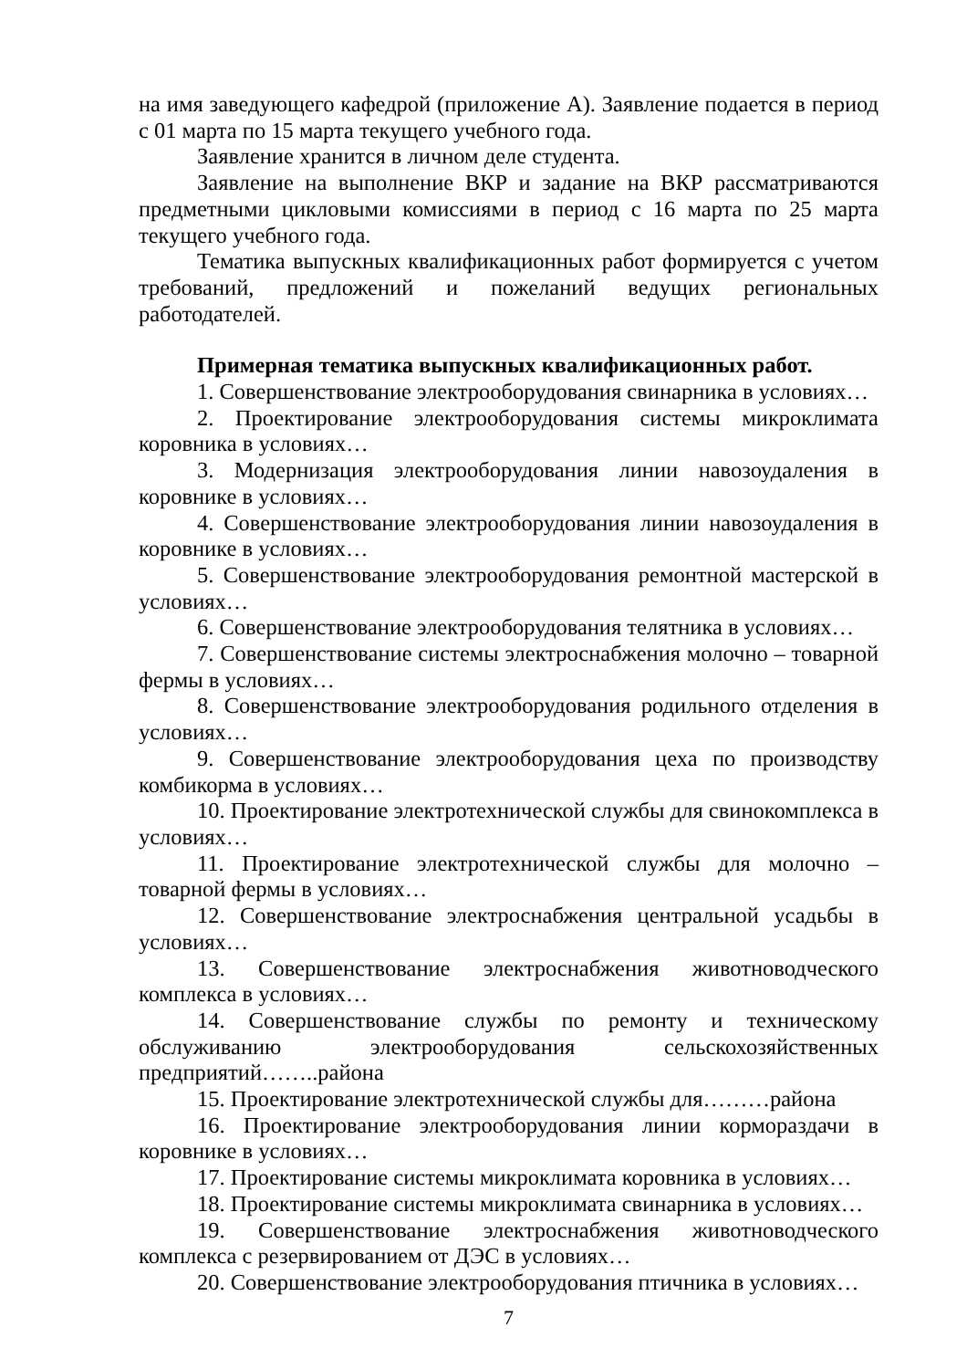на имя заведующего кафедрой (приложение А). Заявление подается в период с 01 марта по 15 марта текущего учебного года.
Заявление хранится в личном деле студента.
Заявление на выполнение ВКР и задание на ВКР рассматриваются предметными цикловыми комиссиями в период с 16 марта по 25 марта текущего учебного года.
Тематика выпускных квалификационных работ формируется с учетом требований, предложений и пожеланий ведущих региональных работодателей.
Примерная тематика выпускных квалификационных работ.
1. Совершенствование электрооборудования свинарника в условиях…
2. Проектирование электрооборудования системы микроклимата коровника в условиях…
3. Модернизация электрооборудования линии навозоудаления в коровнике в условиях…
4. Совершенствование электрооборудования линии навозоудаления в коровнике в условиях…
5. Совершенствование электрооборудования ремонтной мастерской в условиях…
6. Совершенствование электрооборудования телятника в условиях…
7. Совершенствование системы электроснабжения молочно – товарной фермы в условиях…
8. Совершенствование электрооборудования родильного отделения в условиях…
9. Совершенствование электрооборудования цеха по производству комбикорма в условиях…
10. Проектирование электротехнической службы для свинокомплекса в условиях…
11. Проектирование электротехнической службы для молочно – товарной фермы в условиях…
12. Совершенствование электроснабжения центральной усадьбы в условиях…
13. Совершенствование электроснабжения животноводческого комплекса в условиях…
14. Совершенствование службы по ремонту и техническому обслуживанию электрооборудования сельскохозяйственных предприятий……..района
15. Проектирование электротехнической службы для………района
16. Проектирование электрооборудования линии корморaздачи в коровнике в условиях…
17. Проектирование системы микроклимата коровника в условиях…
18. Проектирование системы микроклимата свинарника в условиях…
19. Совершенствование электроснабжения животноводческого комплекса с резервированием от ДЭС в условиях…
20. Совершенствование электрооборудования птичника в условиях…
7